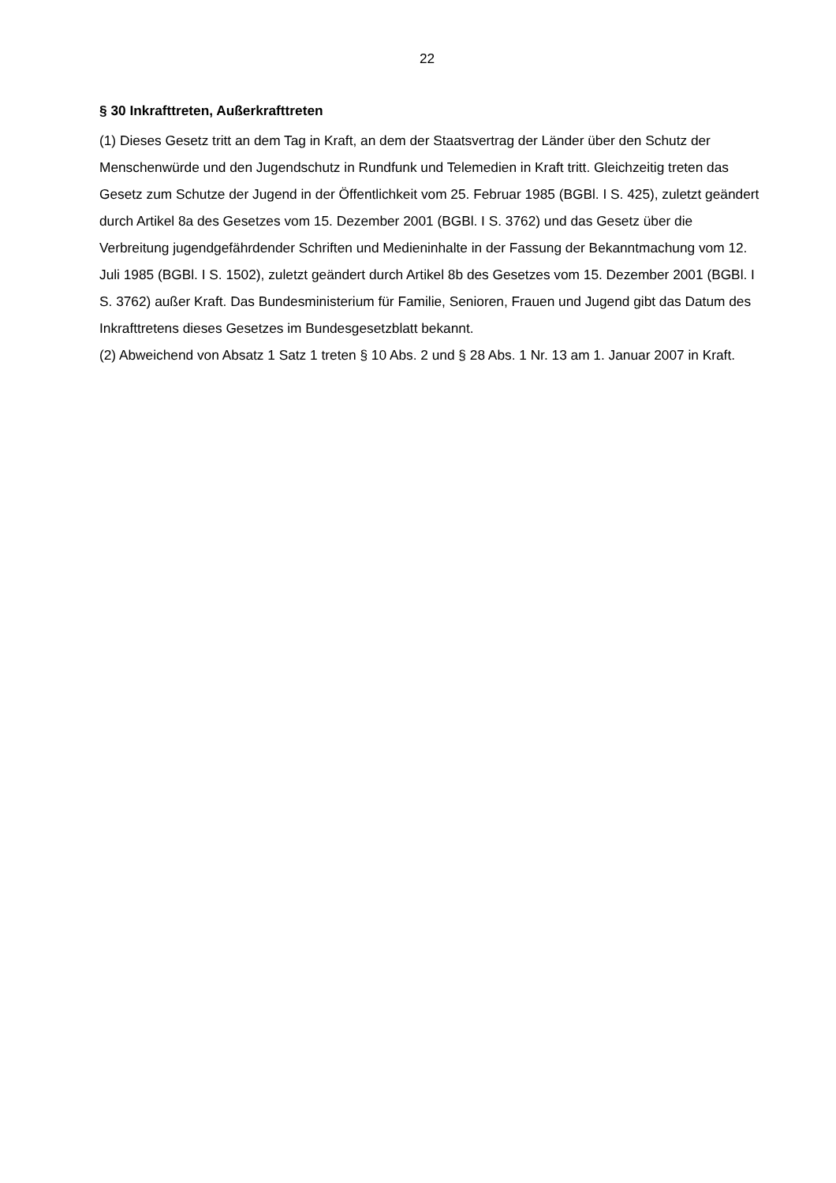22
§ 30 Inkrafttreten, Außerkrafttreten
(1) Dieses Gesetz tritt an dem Tag in Kraft, an dem der Staatsvertrag der Länder über den Schutz der Menschenwürde und den Jugendschutz in Rundfunk und Telemedien in Kraft tritt. Gleichzeitig treten das Gesetz zum Schutze der Jugend in der Öffentlichkeit vom 25. Februar 1985 (BGBl. I S. 425), zuletzt geändert durch Artikel 8a des Gesetzes vom 15. Dezember 2001 (BGBl. I S. 3762) und das Gesetz über die Verbreitung jugendgefährdender Schriften und Medieninhalte in der Fassung der Bekanntmachung vom 12. Juli 1985 (BGBl. I S. 1502), zuletzt geändert durch Artikel 8b des Gesetzes vom 15. Dezember 2001 (BGBl. I S. 3762) außer Kraft. Das Bundesministerium für Familie, Senioren, Frauen und Jugend gibt das Datum des Inkrafttretens dieses Gesetzes im Bundesgesetzblatt bekannt.
(2) Abweichend von Absatz 1 Satz 1 treten § 10 Abs. 2 und § 28 Abs. 1 Nr. 13 am 1. Januar 2007 in Kraft.